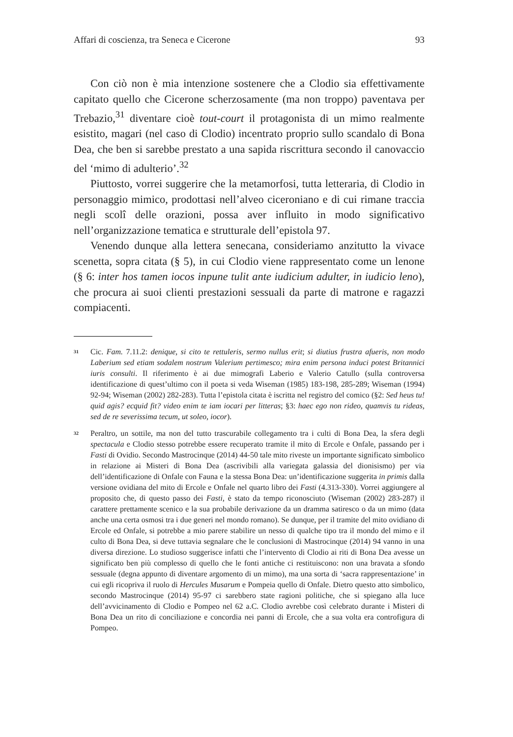Affari di coscienza, tra Seneca e Cicerone 93
Con ciò non è mia intenzione sostenere che a Clodio sia effettivamente capitato quello che Cicerone scherzosamente (ma non troppo) paventava per Trebazio,<sup>31</sup> diventare cioè tout-court il protagonista di un mimo realmente esistito, magari (nel caso di Clodio) incentrato proprio sullo scandalo di Bona Dea, che ben si sarebbe prestato a una sapida riscrittura secondo il canovaccio del ‘mimo di adulterio’.<sup>32</sup>
Piuttosto, vorrei suggerire che la metamorfosi, tutta letteraria, di Clodio in personaggio mimico, prodottasi nell’alveo ciceroniano e di cui rimane traccia negli scolî delle orazioni, possa aver influito in modo significativo nell’organizzazione tematica e strutturale dell’epistola 97.
Venendo dunque alla lettera senecana, consideriamo anzitutto la vivace scenetta, sopra citata (§ 5), in cui Clodio viene rappresentato come un lenone (§ 6: inter hos tamen iocos inpune tulit ante iudicium adulter, in iudicio leno), che procura ai suoi clienti prestazioni sessuali da parte di matrone e ragazzi compiacenti.
31 Cic. Fam. 7.11.2: denique, si cito te rettuleris, sermo nullus erit; si diutius frustra afueris, non modo Laberium sed etiam sodalem nostrum Valerium pertimesco; mira enim persona induci potest Britannici iuris consulti. Il riferimento è ai due mimografi Laberio e Valerio Catullo (sulla controversa identificazione di quest’ultimo con il poeta si veda Wiseman (1985) 183-198, 285-289; Wiseman (1994) 92-94; Wiseman (2002) 282-283). Tutta l’epistola citata è iscritta nel registro del comico (§2: Sed heus tu! quid agis? ecquid fit? video enim te iam iocari per litteras; §3: haec ego non rideo, quamvis tu rideas, sed de re severissima tecum, ut soleo, iocor).
32 Peraltro, un sottile, ma non del tutto trascurabile collegamento tra i culti di Bona Dea, la sfera degli spectacula e Clodio stesso potrebbe essere recuperato tramite il mito di Ercole e Onfale, passando per i Fasti di Ovidio. Secondo Mastrocinque (2014) 44-50 tale mito riveste un importante significato simbolico in relazione ai Misteri di Bona Dea (ascrivibili alla variegata galassia del dionisismo) per via dell’identificazione di Onfale con Fauna e la stessa Bona Dea: un’identificazione suggerita in primis dalla versione ovidiana del mito di Ercole e Onfale nel quarto libro dei Fasti (4.313-330). Vorrei aggiungere al proposito che, di questo passo dei Fasti, è stato da tempo riconosciuto (Wiseman (2002) 283-287) il carattere prettamente scenico e la sua probabile derivazione da un dramma satiresco o da un mimo (data anche una certa osmosi tra i due generi nel mondo romano). Se dunque, per il tramite del mito ovidiano di Ercole ed Onfale, si potrebbe a mio parere stabilire un nesso di qualche tipo tra il mondo del mimo e il culto di Bona Dea, si deve tuttavia segnalare che le conclusioni di Mastrocinque (2014) 94 vanno in una diversa direzione. Lo studioso suggerisce infatti che l’intervento di Clodio ai riti di Bona Dea avesse un significato ben più complesso di quello che le fonti antiche ci restituiscono: non una bravata a sfondo sessuale (degna appunto di diventare argomento di un mimo), ma una sorta di ‘sacra rappresentazione’ in cui egli ricopriva il ruolo di Hercules Musarum e Pompeia quello di Onfale. Dietro questo atto simbolico, secondo Mastrocinque (2014) 95-97 ci sarebbero state ragioni politiche, che si spiegano alla luce dell’avvicinamento di Clodio e Pompeo nel 62 a.C. Clodio avrebbe così celebrato durante i Misteri di Bona Dea un rito di conciliazione e concordia nei panni di Ercole, che a sua volta era controfigura di Pompeo.